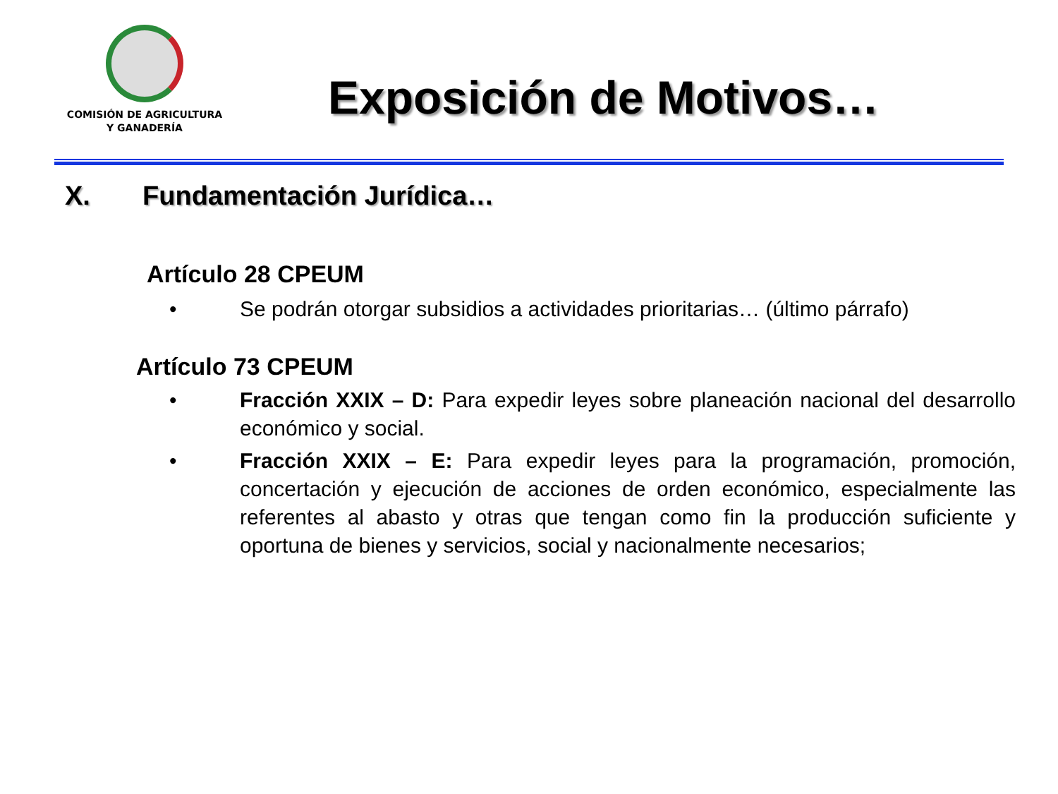COMISIÓN DE AGRICULTURA
Y GANADERÍA
Exposición de Motivos…
X. Fundamentación Jurídica…
Artículo 28 CPEUM
• Se podrán otorgar subsidios a actividades prioritarias… (último párrafo)
Artículo 73 CPEUM
• Fracción XXIX – D: Para expedir leyes sobre planeación nacional del desarrollo económico y social.
• Fracción XXIX – E: Para expedir leyes para la programación, promoción, concertación y ejecución de acciones de orden económico, especialmente las referentes al abasto y otras que tengan como fin la producción suficiente y oportuna de bienes y servicios, social y nacionalmente necesarios;